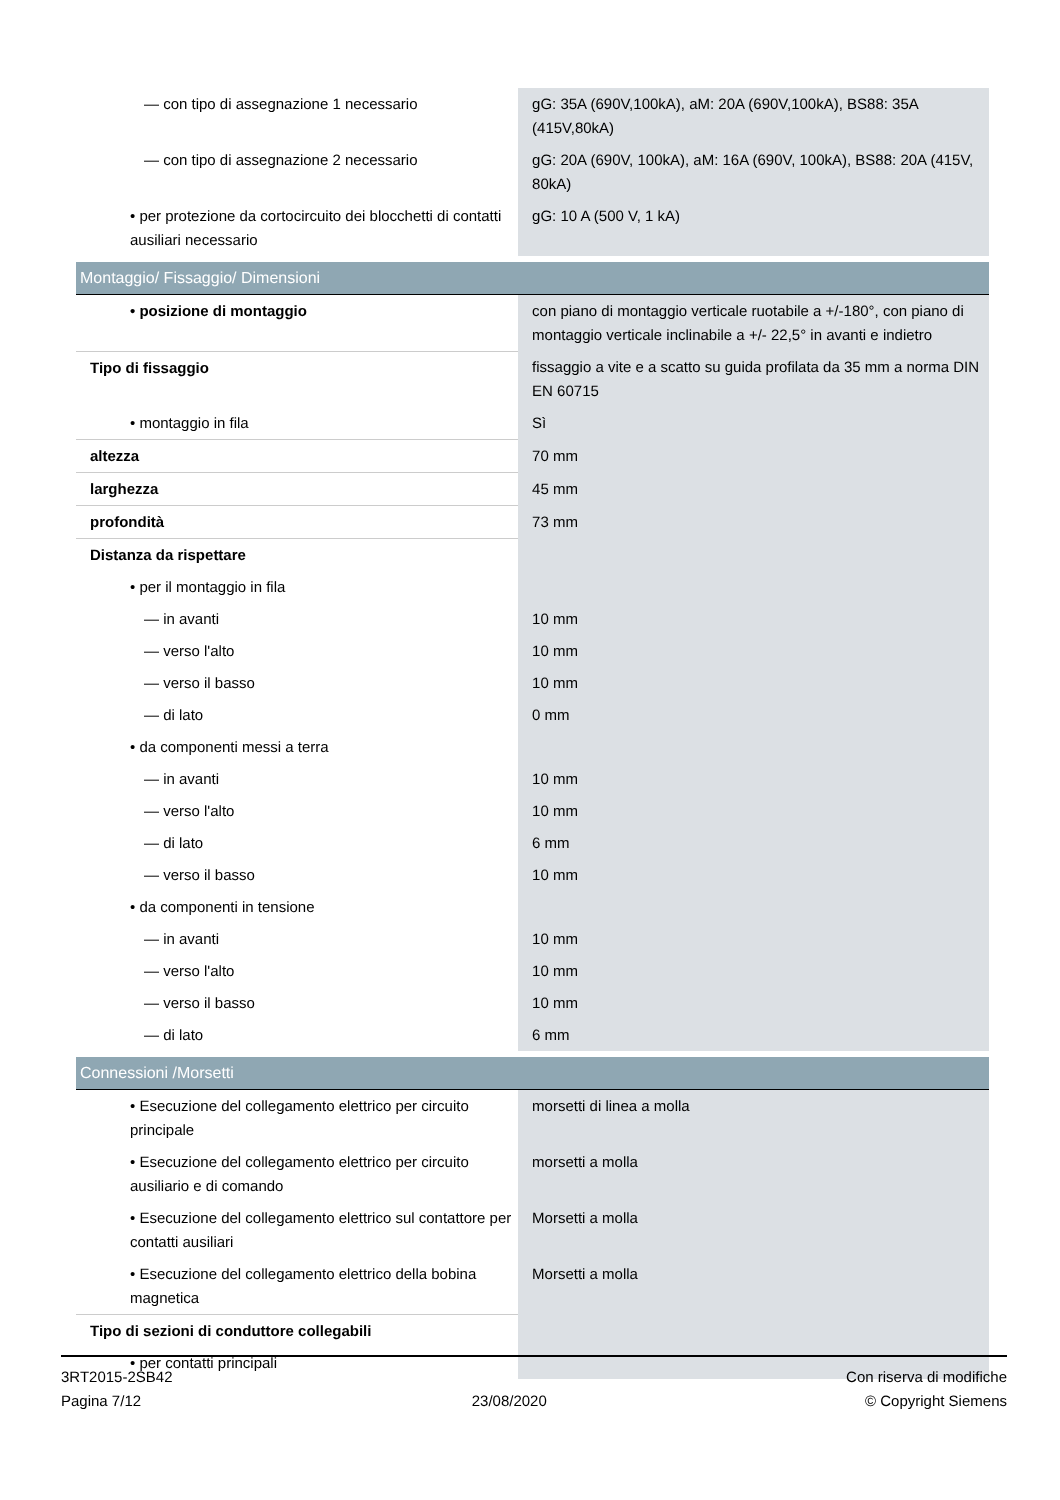| — con tipo di assegnazione 1 necessario | gG: 35A (690V,100kA), aM: 20A (690V,100kA), BS88: 35A (415V,80kA) |
| — con tipo di assegnazione 2 necessario | gG: 20A (690V, 100kA), aM: 16A (690V, 100kA), BS88: 20A (415V, 80kA) |
| • per protezione da cortocircuito dei blocchetti di contatti ausiliari necessario | gG: 10 A (500 V, 1 kA) |
| Montaggio/ Fissaggio/ Dimensioni | |
| • posizione di montaggio | con piano di montaggio verticale ruotabile a +/-180°, con piano di montaggio verticale inclinabile a +/- 22,5° in avanti e indietro |
| Tipo di fissaggio | fissaggio a vite e a scatto su guida profilata da 35 mm a norma DIN EN 60715 |
| • montaggio in fila | Sì |
| altezza | 70 mm |
| larghezza | 45 mm |
| profondità | 73 mm |
| Distanza da rispettare | |
| • per il montaggio in fila | |
| — in avanti | 10 mm |
| — verso l'alto | 10 mm |
| — verso il basso | 10 mm |
| — di lato | 0 mm |
| • da componenti messi a terra | |
| — in avanti | 10 mm |
| — verso l'alto | 10 mm |
| — di lato | 6 mm |
| — verso il basso | 10 mm |
| • da componenti in tensione | |
| — in avanti | 10 mm |
| — verso l'alto | 10 mm |
| — verso il basso | 10 mm |
| — di lato | 6 mm |
| Connessioni /Morsetti | |
| • Esecuzione del collegamento elettrico per circuito principale | morsetti di linea a molla |
| • Esecuzione del collegamento elettrico per circuito ausiliario e di comando | morsetti a molla |
| • Esecuzione del collegamento elettrico sul contattore per contatti ausiliari | Morsetti a molla |
| • Esecuzione del collegamento elettrico della bobina magnetica | Morsetti a molla |
| Tipo di sezioni di conduttore collegabili | |
| • per contatti principali | |
3RT2015-2SB42
Pagina 7/12
23/08/2020
Con riserva di modifiche
© Copyright Siemens